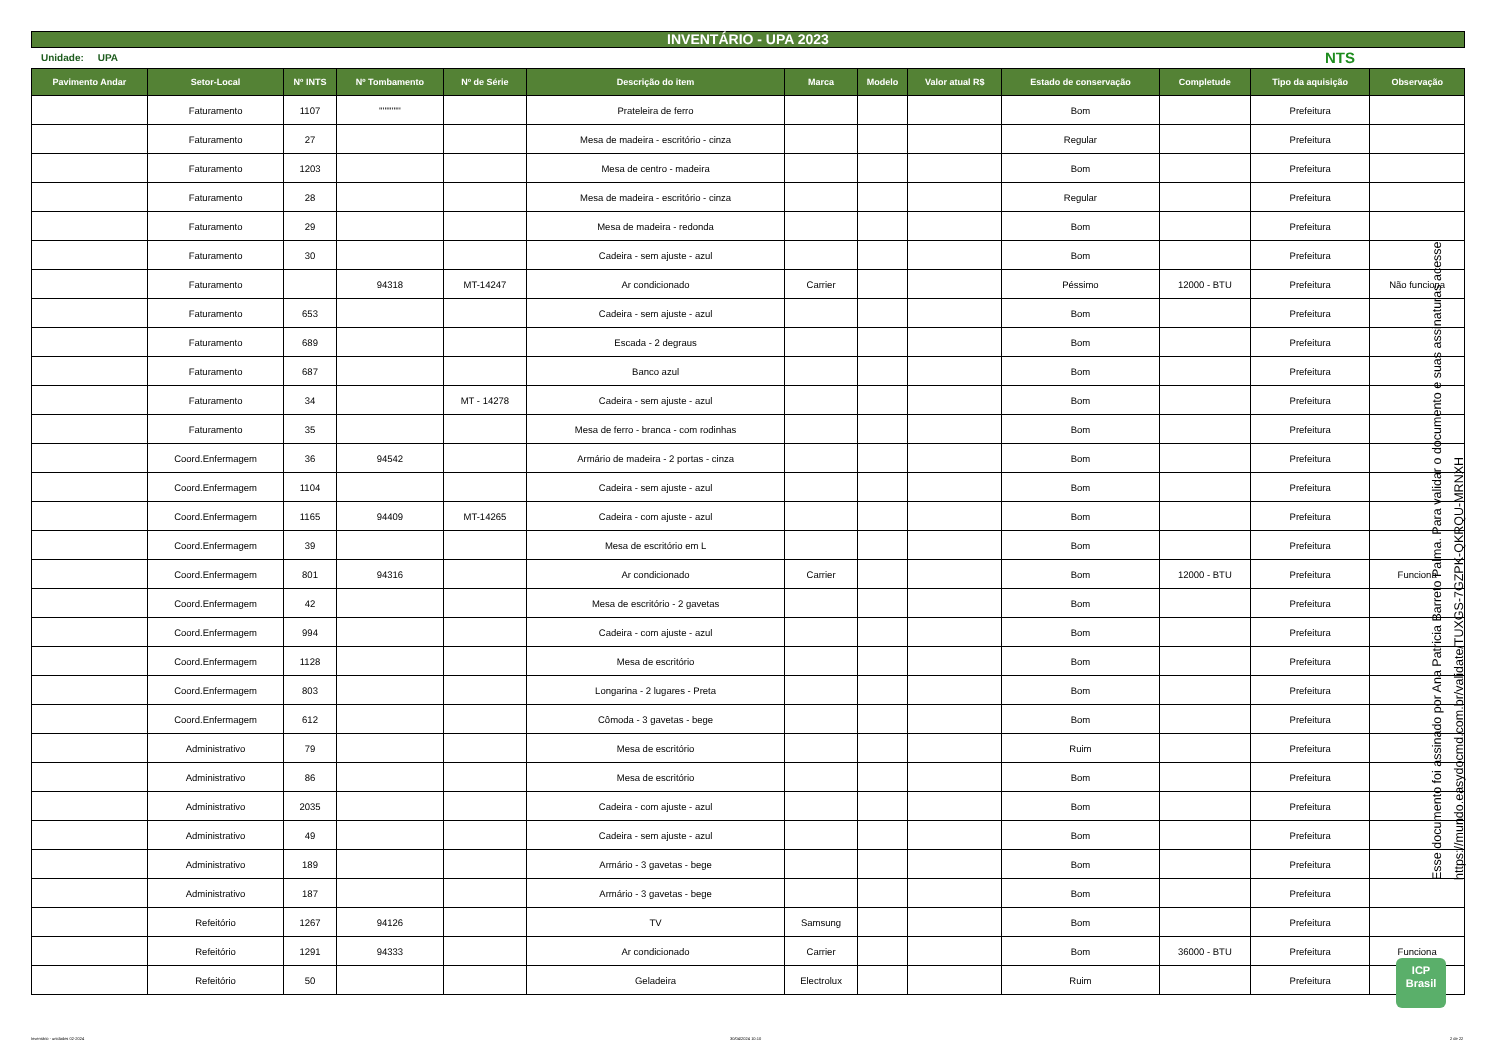INVENTÁRIO - UPA 2023
Unidade: UPA NTS
| Pavimento Andar | Setor-Local | Nº INTS | Nº Tombamento | Nº de Série | Descrição do item | Marca | Modelo | Valor atual R$ | Estado de conservação | Completude | Tipo da aquisição | Observação |
| --- | --- | --- | --- | --- | --- | --- | --- | --- | --- | --- | --- | --- |
| | Faturamento | 1107 | '''''''''''' | | Prateleira de ferro | | | | Bom | | Prefeitura | |
| | Faturamento | 27 | | | Mesa de madeira - escritório - cinza | | | | Regular | | Prefeitura | |
| | Faturamento | 1203 | | | Mesa de centro - madeira | | | | Bom | | Prefeitura | |
| | Faturamento | 28 | | | Mesa de madeira - escritório - cinza | | | | Regular | | Prefeitura | |
| | Faturamento | 29 | | | Mesa de madeira - redonda | | | | Bom | | Prefeitura | |
| | Faturamento | 30 | | | Cadeira - sem ajuste - azul | | | | Bom | | Prefeitura | |
| | Faturamento | | 94318 | MT-14247 | Ar condicionado | Carrier | | | Péssimo | 12000 - BTU | Prefeitura | Não funciona |
| | Faturamento | 653 | | | Cadeira - sem ajuste - azul | | | | Bom | | Prefeitura | |
| | Faturamento | 689 | | | Escada - 2 degraus | | | | Bom | | Prefeitura | |
| | Faturamento | 687 | | | Banco azul | | | | Bom | | Prefeitura | |
| | Faturamento | 34 | | MT - 14278 | Cadeira - sem ajuste - azul | | | | Bom | | Prefeitura | |
| | Faturamento | 35 | | | Mesa de ferro - branca - com rodinhas | | | | Bom | | Prefeitura | |
| | Coord.Enfermagem | 36 | 94542 | | Armário de madeira - 2 portas - cinza | | | | Bom | | Prefeitura | |
| | Coord.Enfermagem | 1104 | | | Cadeira - sem ajuste - azul | | | | Bom | | Prefeitura | |
| | Coord.Enfermagem | 1165 | 94409 | MT-14265 | Cadeira - com ajuste - azul | | | | Bom | | Prefeitura | |
| | Coord.Enfermagem | 39 | | | Mesa de escritório em L | | | | Bom | | Prefeitura | |
| | Coord.Enfermagem | 801 | 94316 | | Ar condicionado | Carrier | | | Bom | 12000 - BTU | Prefeitura | Funciona |
| | Coord.Enfermagem | 42 | | | Mesa de escritório - 2 gavetas | | | | Bom | | Prefeitura | |
| | Coord.Enfermagem | 994 | | | Cadeira - com ajuste - azul | | | | Bom | | Prefeitura | |
| | Coord.Enfermagem | 1128 | | | Mesa de escritório | | | | Bom | | Prefeitura | |
| | Coord.Enfermagem | 803 | | | Longarina - 2 lugares - Preta | | | | Bom | | Prefeitura | |
| | Coord.Enfermagem | 612 | | | Cômoda - 3 gavetas - bege | | | | Bom | | Prefeitura | |
| | Administrativo | 79 | | | Mesa de escritório | | | | Ruim | | Prefeitura | |
| | Administrativo | 86 | | | Mesa de escritório | | | | Bom | | Prefeitura | |
| | Administrativo | 2035 | | | Cadeira - com ajuste - azul | | | | Bom | | Prefeitura | |
| | Administrativo | 49 | | | Cadeira - sem ajuste - azul | | | | Bom | | Prefeitura | |
| | Administrativo | 189 | | | Armário - 3 gavetas - bege | | | | Bom | | Prefeitura | |
| | Administrativo | 187 | | | Armário - 3 gavetas - bege | | | | Bom | | Prefeitura | |
| | Refeitório | 1267 | 94126 | | TV | Samsung | | | Bom | | Prefeitura | |
| | Refeitório | 1291 | 94333 | | Ar condicionado | Carrier | | | Bom | 36000 - BTU | Prefeitura | Funciona |
| | Refeitório | 50 | | | Geladeira | Electrolux | | | Ruim | | Prefeitura | |
Esse documento foi assinado por Ana Patricia Barreto Palma. Para validar o documento e suas assinaturas acesse
https://mundo.easydocmd.com.br/validate/TUXGS-7GZPK-QKRQU-MRNXH
ICP
Brasil
Inventário - unidades 02-2024 30/04/2024 10:10 2 de 22